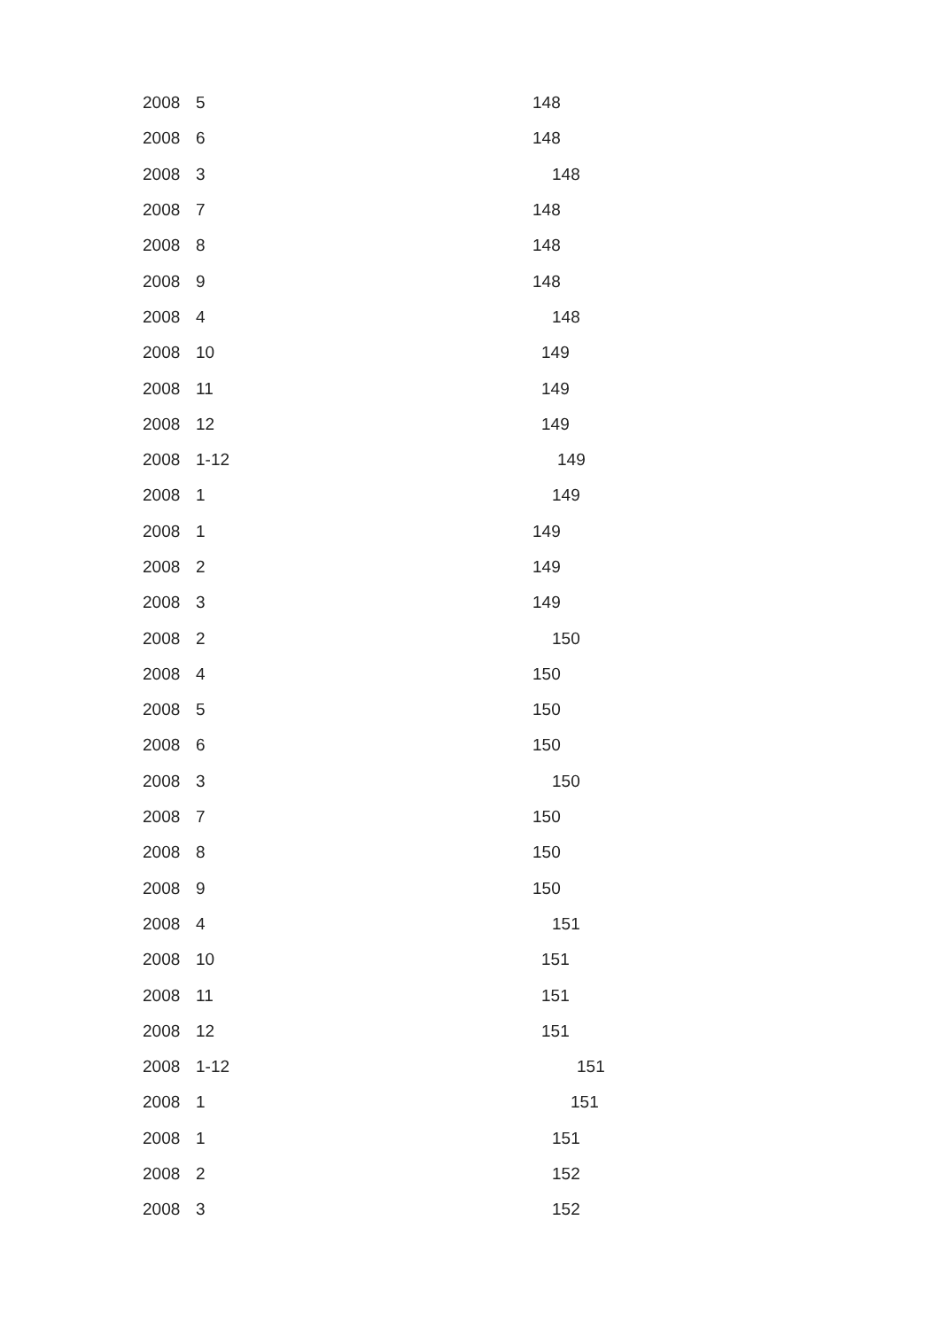2008 5 148
2008 6 148
2008 3 148
2008 7 148
2008 8 148
2008 9 148
2008 4 148
2008 10 149
2008 11 149
2008 12 149
2008 1-12 149
2008 1 149
2008 1 149
2008 2 149
2008 3 149
2008 2 150
2008 4 150
2008 5 150
2008 6 150
2008 3 150
2008 7 150
2008 8 150
2008 9 150
2008 4 151
2008 10 151
2008 11 151
2008 12 151
2008 1-12 151
2008 1 151
2008 1 151
2008 2 152
2008 3 152